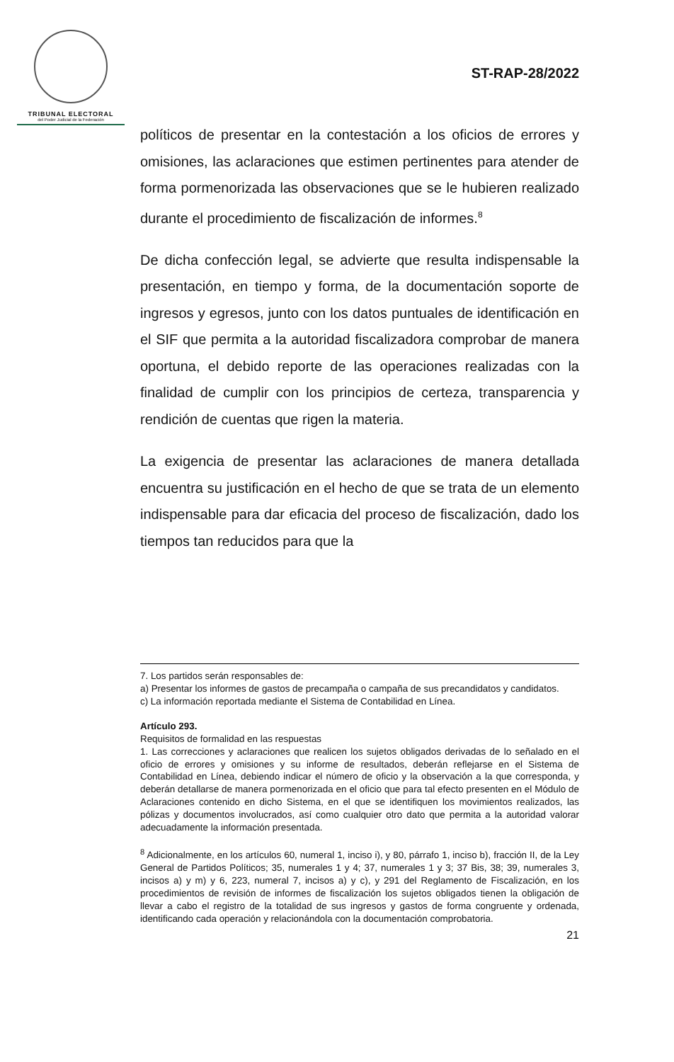TRIBUNAL ELECTORAL
del Poder Judicial de la Federación
ST-RAP-28/2022
políticos de presentar en la contestación a los oficios de errores y omisiones, las aclaraciones que estimen pertinentes para atender de forma pormenorizada las observaciones que se le hubieren realizado durante el procedimiento de fiscalización de informes.<sup>8</sup>
De dicha confección legal, se advierte que resulta indispensable la presentación, en tiempo y forma, de la documentación soporte de ingresos y egresos, junto con los datos puntuales de identificación en el SIF que permita a la autoridad fiscalizadora comprobar de manera oportuna, el debido reporte de las operaciones realizadas con la finalidad de cumplir con los principios de certeza, transparencia y rendición de cuentas que rigen la materia.
La exigencia de presentar las aclaraciones de manera detallada encuentra su justificación en el hecho de que se trata de un elemento indispensable para dar eficacia del proceso de fiscalización, dado los tiempos tan reducidos para que la
7. Los partidos serán responsables de:
a) Presentar los informes de gastos de precampaña o campaña de sus precandidatos y candidatos.
c) La información reportada mediante el Sistema de Contabilidad en Línea.
Artículo 293.
Requisitos de formalidad en las respuestas
1. Las correcciones y aclaraciones que realicen los sujetos obligados derivadas de lo señalado en el oficio de errores y omisiones y su informe de resultados, deberán reflejarse en el Sistema de Contabilidad en Línea, debiendo indicar el número de oficio y la observación a la que corresponda, y deberán detallarse de manera pormenorizada en el oficio que para tal efecto presenten en el Módulo de Aclaraciones contenido en dicho Sistema, en el que se identifiquen los movimientos realizados, las pólizas y documentos involucrados, así como cualquier otro dato que permita a la autoridad valorar adecuadamente la información presentada.
<sup>8</sup> Adicionalmente, en los artículos 60, numeral 1, inciso i), y 80, párrafo 1, inciso b), fracción II, de la Ley General de Partidos Políticos; 35, numerales 1 y 4; 37, numerales 1 y 3; 37 Bis, 38; 39, numerales 3, incisos a) y m) y 6, 223, numeral 7, incisos a) y c), y 291 del Reglamento de Fiscalización, en los procedimientos de revisión de informes de fiscalización los sujetos obligados tienen la obligación de llevar a cabo el registro de la totalidad de sus ingresos y gastos de forma congruente y ordenada, identificando cada operación y relacionándola con la documentación comprobatoria.
21